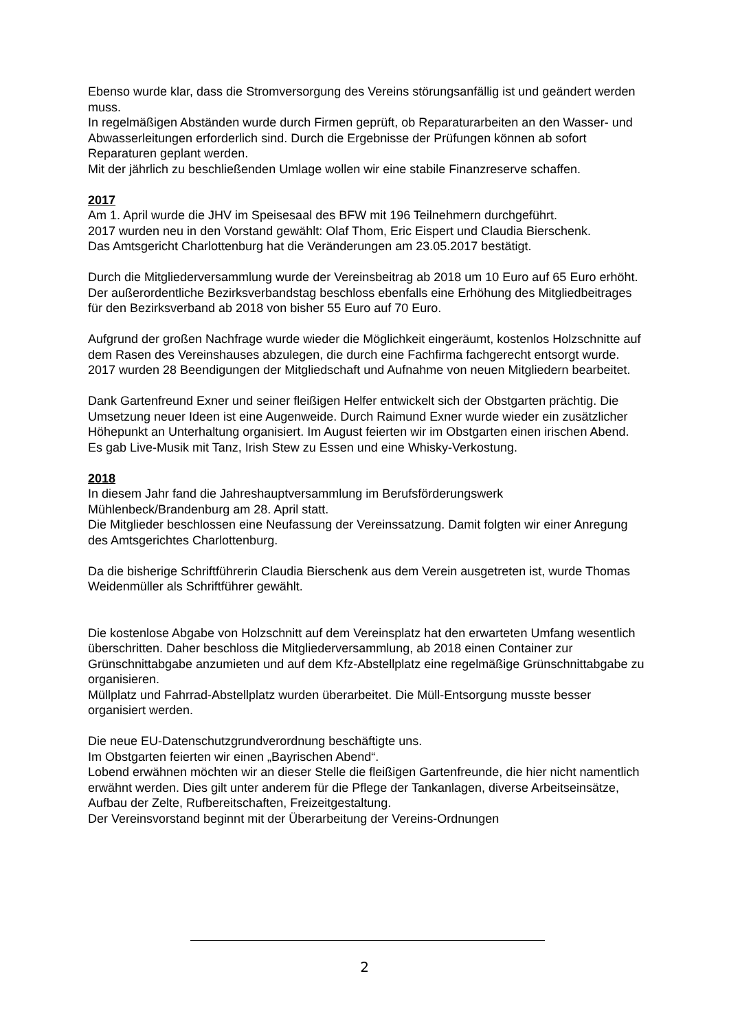Ebenso wurde klar, dass die Stromversorgung des Vereins störungsanfällig ist und geändert werden muss.
In regelmäßigen Abständen wurde durch Firmen geprüft, ob Reparaturarbeiten an den Wasser- und Abwasserleitungen erforderlich sind. Durch die Ergebnisse der Prüfungen können ab sofort Reparaturen geplant werden.
Mit der jährlich zu beschließenden Umlage wollen wir eine stabile Finanzreserve schaffen.
2017
Am 1. April wurde die JHV im Speisesaal des BFW mit 196 Teilnehmern durchgeführt.
2017 wurden neu in den Vorstand gewählt: Olaf Thom, Eric Eispert und Claudia Bierschenk.
Das Amtsgericht Charlottenburg hat die Veränderungen am 23.05.2017 bestätigt.
Durch die Mitgliederversammlung wurde der Vereinsbeitrag ab 2018 um 10 Euro auf 65 Euro erhöht. Der außerordentliche Bezirksverbandstag beschloss ebenfalls eine Erhöhung des Mitgliedbeitrages für den Bezirksverband ab 2018 von bisher 55 Euro auf 70 Euro.
Aufgrund der großen Nachfrage wurde wieder die Möglichkeit eingeräumt, kostenlos Holzschnitte auf dem Rasen des Vereinshauses abzulegen, die durch eine Fachfirma fachgerecht entsorgt wurde.
2017 wurden 28 Beendigungen der Mitgliedschaft und Aufnahme von neuen Mitgliedern bearbeitet.
Dank Gartenfreund Exner und seiner fleißigen Helfer entwickelt sich der Obstgarten prächtig. Die Umsetzung neuer Ideen ist eine Augenweide. Durch Raimund Exner wurde wieder ein zusätzlicher Höhepunkt an Unterhaltung organisiert. Im August feierten wir im Obstgarten einen irischen Abend. Es gab Live-Musik mit Tanz, Irish Stew zu Essen und eine Whisky-Verkostung.
2018
In diesem Jahr fand die Jahreshauptversammlung im Berufsförderungswerk
Mühlenbeck/Brandenburg am 28. April statt.
Die Mitglieder beschlossen eine Neufassung der Vereinssatzung. Damit folgten wir einer Anregung des Amtsgerichtes Charlottenburg.
Da die bisherige Schriftführerin Claudia Bierschenk aus dem Verein ausgetreten ist, wurde Thomas Weidenmüller als Schriftführer gewählt.
Die kostenlose Abgabe von Holzschnitt auf dem Vereinsplatz hat den erwarteten Umfang wesentlich überschritten. Daher beschloss die Mitgliederversammlung, ab 2018 einen Container zur Grünschnittabgabe anzumieten und auf dem Kfz-Abstellplatz eine regelmäßige Grünschnittabgabe zu organisieren.
Müllplatz und Fahrrad-Abstellplatz wurden überarbeitet. Die Müll-Entsorgung musste besser organisiert werden.
Die neue EU-Datenschutzgrundverordnung beschäftigte uns.
Im Obstgarten feierten wir einen „Bayrischen Abend“.
Lobend erwähnen möchten wir an dieser Stelle die fleißigen Gartenfreunde, die hier nicht namentlich erwähnt werden. Dies gilt unter anderem für die Pflege der Tankanlagen, diverse Arbeitseinsätze, Aufbau der Zelte, Rufbereitschaften, Freizeitgestaltung.
Der Vereinsvorstand beginnt mit der Überarbeitung der Vereins-Ordnungen
2